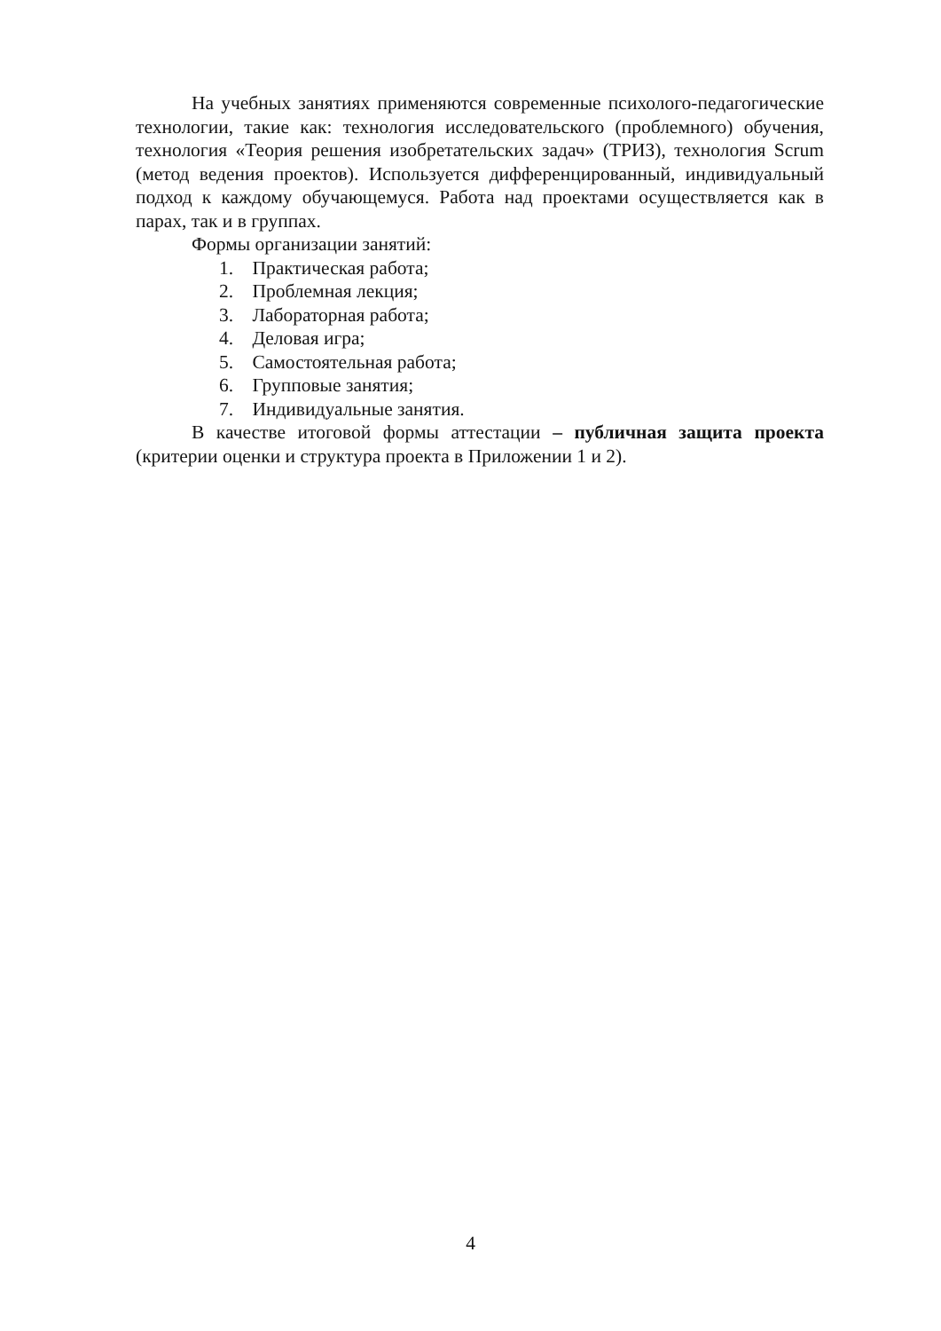На учебных занятиях применяются современные психолого-педагогические технологии, такие как: технология исследовательского (проблемного) обучения, технология «Теория решения изобретательских задач» (ТРИЗ), технология Scrum (метод ведения проектов). Используется дифференцированный, индивидуальный подход к каждому обучающемуся. Работа над проектами осуществляется как в парах, так и в группах.
Формы организации занятий:
1. Практическая работа;
2. Проблемная лекция;
3. Лабораторная работа;
4. Деловая игра;
5. Самостоятельная работа;
6. Групповые занятия;
7. Индивидуальные занятия.
В качестве итоговой формы аттестации – публичная защита проекта (критерии оценки и структура проекта в Приложении 1 и 2).
4